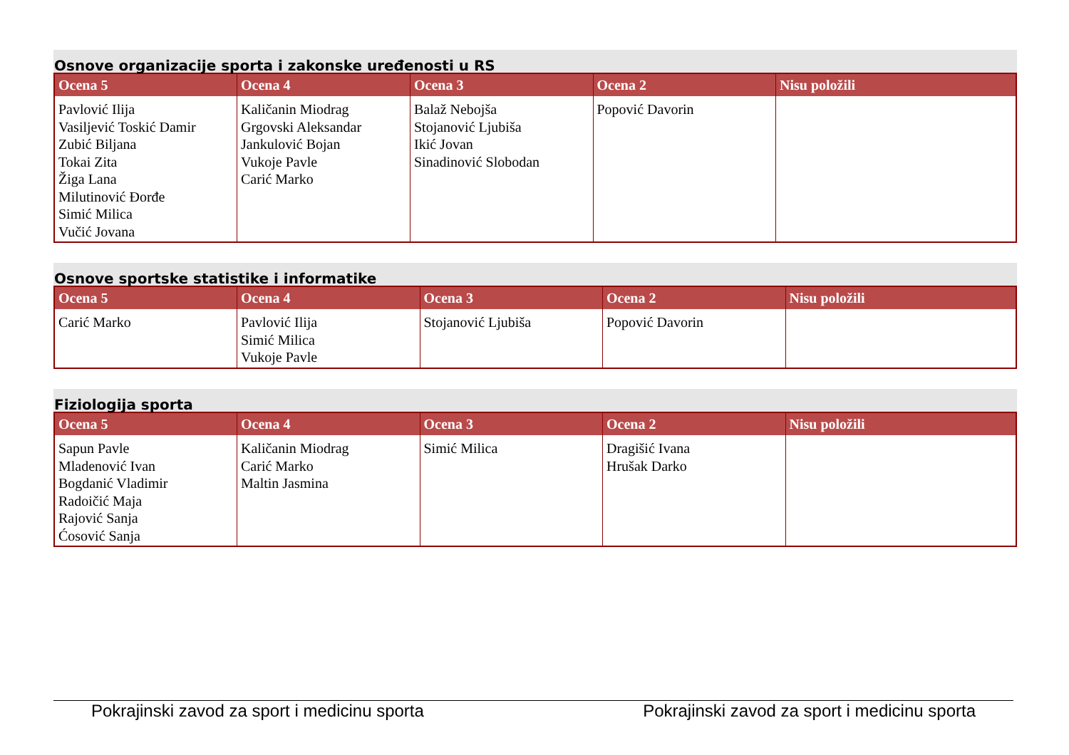Osnove organizacije sporta i zakonske uređenosti u RS
| Ocena 5 | Ocena 4 | Ocena 3 | Ocena 2 | Nisu položili |
| --- | --- | --- | --- | --- |
| Pavlović Ilija Vasiljević Toskić Damir Zubić Biljana Tokai Zita Žiga Lana Milutinović Đorđe Simić Milica Vučić Jovana | Kaličanin Miodrag Grgovski Aleksandar Jankulović Bojan Vukoje Pavle Carić Marko | Balaž Nebojša Stojanović Ljubiša Ikić Jovan Sinadinović Slobodan | Popović Davorin | |
Osnove sportske statistike i informatike
| Ocena 5 | Ocena 4 | Ocena 3 | Ocena 2 | Nisu položili |
| --- | --- | --- | --- | --- |
| Carić Marko | Pavlović Ilija Simić Milica Vukoje Pavle | Stojanović Ljubiša | Popović Davorin | |
Fiziologija sporta
| Ocena 5 | Ocena 4 | Ocena 3 | Ocena 2 | Nisu položili |
| --- | --- | --- | --- | --- |
| Sapun Pavle Mladenović Ivan Bogdanić Vladimir Radoičić Maja Rajović Sanja Ćosović Sanja | Kaličanin Miodrag Carić Marko Maltin Jasmina | Simić Milica | Dragišić Ivana Hrušak Darko | |
Pokrajinski zavod za sport i medicinu sporta Pokrajinski zavod za sport i medicinu sporta